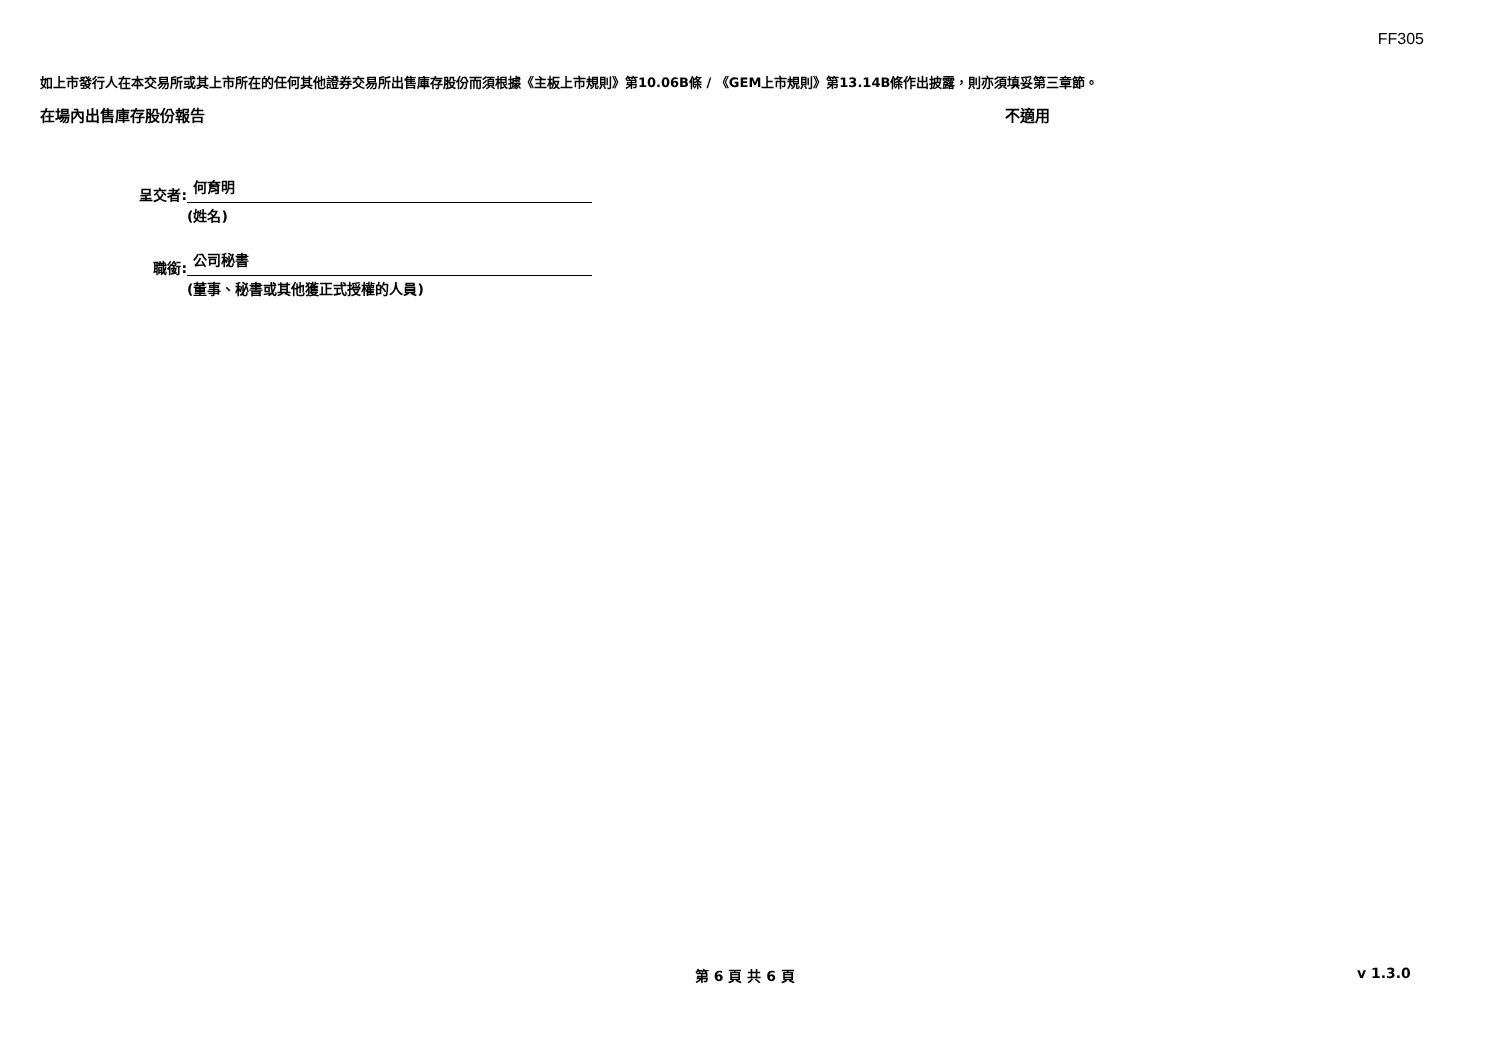FF305
如上市發行人在本交易所或其上市所在的任何其他證券交易所出售庫存股份而須根據《主板上市規則》第10.06B條 / 《GEM上市規則》第13.14B條作出披露，則亦須填妥第三章節。
在場內出售庫存股份報告 不適用
呈交者:
何育明
(姓名)
職銜:
公司秘書
(董事、秘書或其他獲正式授權的人員)
第 6 頁 共 6 頁 v 1.3.0